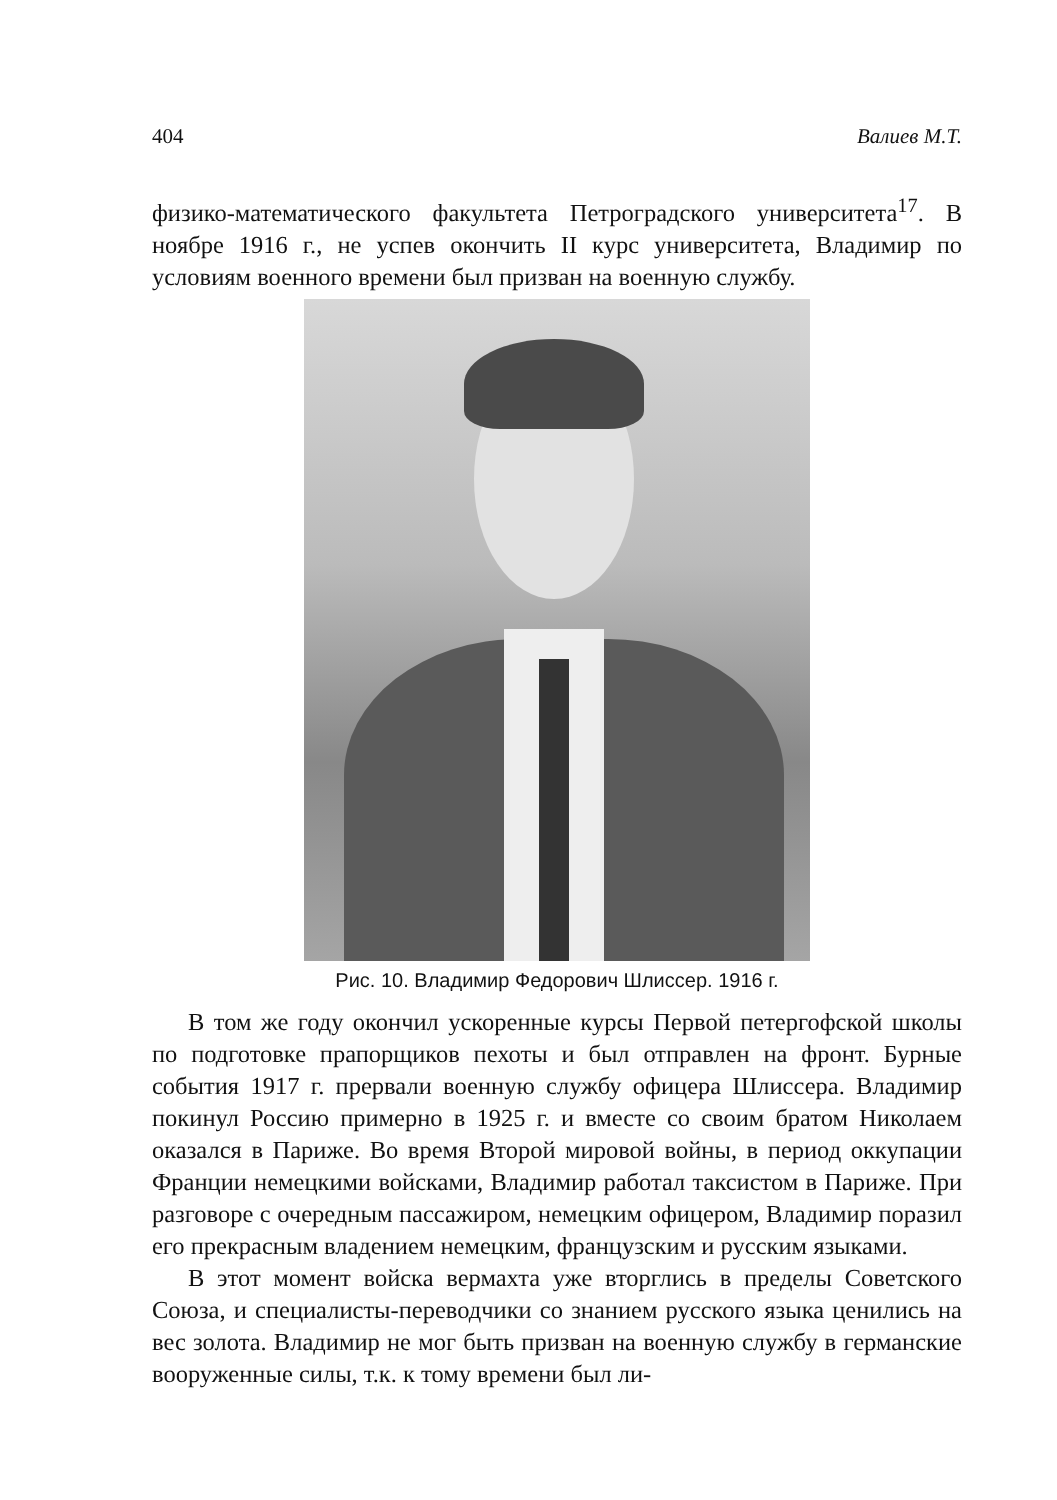404 Валиев М.Т.
физико-математического факультета Петроградского университета<sup>17</sup>. В ноябре 1916 г., не успев окончить II курс университета, Владимир по условиям военного времени был призван на военную службу.
Рис. 10. Владимир Федорович Шлиссер. 1916 г.
В том же году окончил ускоренные курсы Первой петергофской школы по подготовке прапорщиков пехоты и был отправлен на фронт. Бурные события 1917 г. прервали военную службу офицера Шлиссера. Владимир покинул Россию примерно в 1925 г. и вместе со своим братом Николаем оказался в Париже. Во время Второй мировой войны, в период оккупации Франции немецкими войсками, Владимир работал таксистом в Париже. При разговоре с очередным пассажиром, немецким офицером, Владимир поразил его прекрасным владением немецким, французским и русским языками.
В этот момент войска вермахта уже вторглись в пределы Советского Союза, и специалисты-переводчики со знанием русского языка ценились на вес золота. Владимир не мог быть призван на военную службу в германские вооруженные силы, т.к. к тому времени был ли-